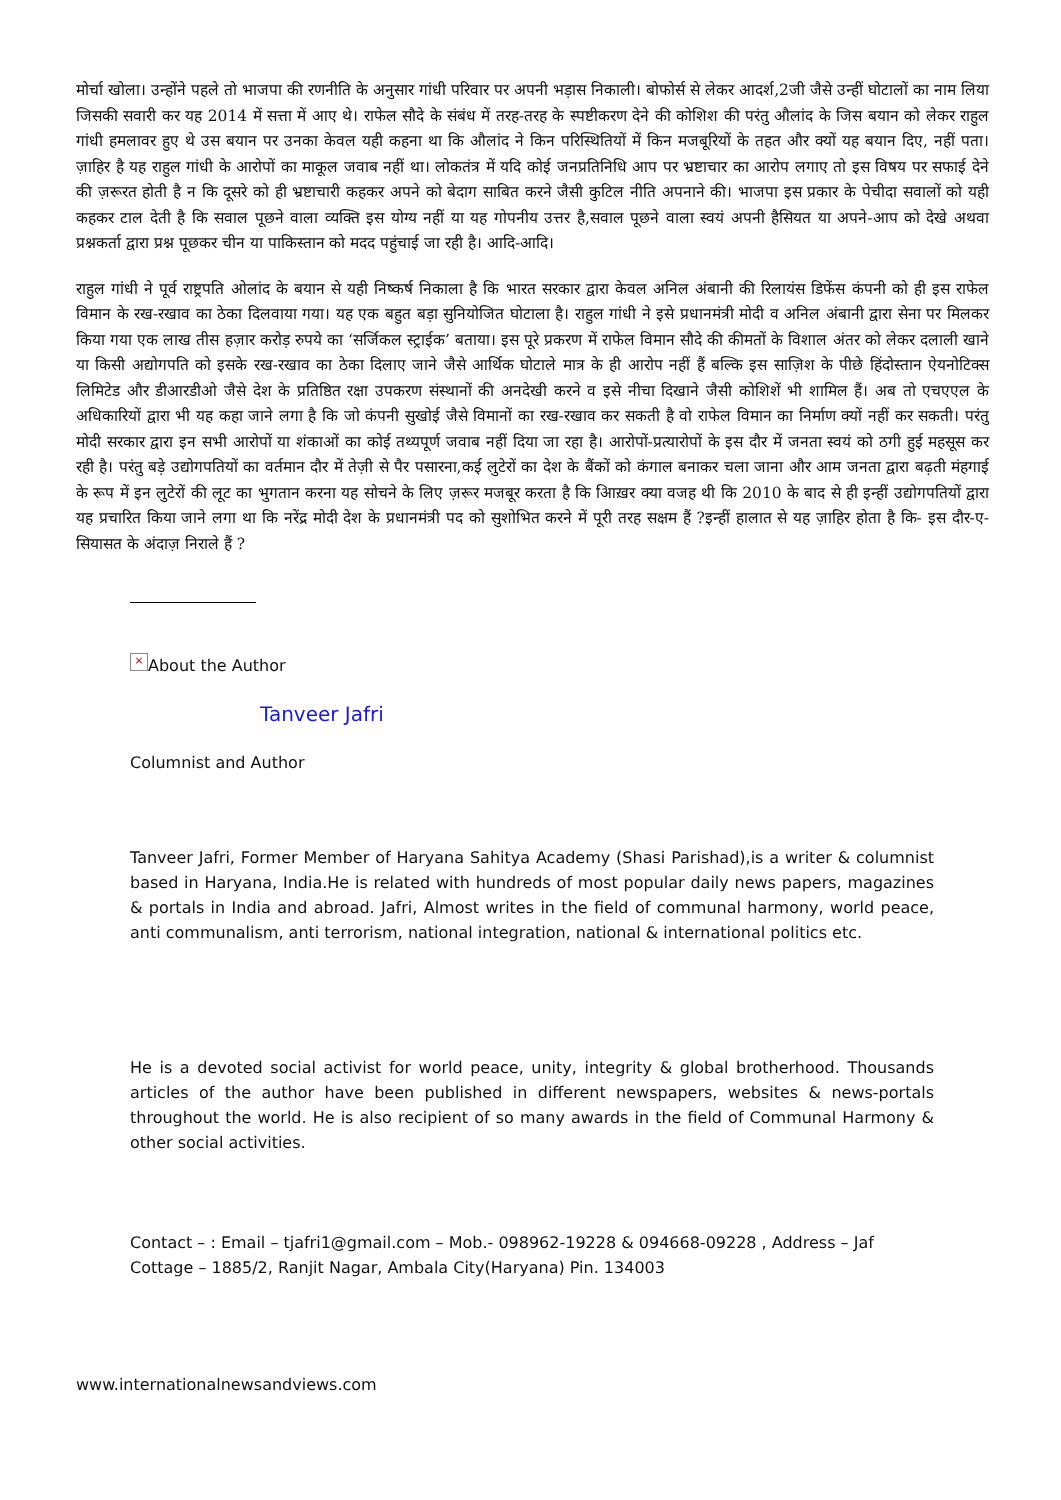मोर्चा खोला। उन्होंने पहले तो भाजपा की रणनीति के अनुसार गांधी परिवार पर अपनी भड़ास निकाली। बोफोर्स से लेकर आदर्श,2जी जैसे उन्हीं घोटालों का नाम लिया जिसकी सवारी कर यह 2014 में सत्ता में आए थे। राफेल सौदे के संबंध में तरह-तरह के स्पष्टीकरण देने की कोशिश की परंतु औलांद के जिस बयान को लेकर राहुल गांधी हमलावर हुए थे उस बयान पर उनका केवल यही कहना था कि औलांद ने किन परिस्थितियों में किन मजबूरियों के तहत और क्यों यह बयान दिए, नहीं पता।ज़ाहिर है यह राहुल गांधी के आरोपों का माकूल जवाब नहीं था। लोकतंत्र में यदि कोई जनप्रतिनिधि आप पर भ्रष्टाचार का आरोप लगाए तो इस विषय पर सफाई देने की ज़रूरत होती है न कि दूसरे को ही भ्रष्टाचारी कहकर अपने को बेदाग साबित करने जैसी कुटिल नीति अपनाने की। भाजपा इस प्रकार के पेचीदा सवालों को यही कहकर टाल देती है कि सवाल पूछने वाला व्यक्ति इस योग्य नहीं या यह गोपनीय उत्तर है,सवाल पूछने वाला स्वयं अपनी हैसियत या अपने-आप को देखे अथवा प्रश्नकर्ता द्वारा प्रश्न पूछकर चीन या पाकिस्तान को मदद पहुंचाई जा रही है। आदि-आदि।
राहुल गांधी ने पूर्व राष्ट्रपति ओलांद के बयान से यही निष्कर्ष निकाला है कि भारत सरकार द्वारा केवल अनिल अंबानी की रिलायंस डिफेंस कंपनी को ही इस राफेल विमान के रख-रखाव का ठेका दिलवाया गया। यह एक बहुत बड़ा सुनियोजित घोटाला है। राहुल गांधी ने इसे प्रधानमंत्री मोदी व अनिल अंबानी द्वारा सेना पर मिलकर किया गया एक लाख तीस हज़ार करोड़ रुपये का ‘सर्जिकल स्ट्राईक’ बताया। इस पूरे प्रकरण में राफेल विमान सौदे की कीमतों के विशाल अंतर को लेकर दलाली खाने या किसी अद्योगपति को इसके रख-रखाव का ठेका दिलाए जाने जैसे आर्थिक घोटाले मात्र के ही आरोप नहीं हैं बल्कि इस साज़िश के पीछे हिंदोस्तान ऐयनोटिक्स लिमिटेड और डीआरडीओ जैसे देश के प्रतिष्ठित रक्षा उपकरण संस्थानों की अनदेखी करने व इसे नीचा दिखाने जैसी कोशिशें भी शामिल हैं। अब तो एचएएल के अधिकारियों द्वारा भी यह कहा जाने लगा है कि जो कंपनी सुखोई जैसे विमानों का रख-रखाव कर सकती है वो राफेल विमान का निर्माण क्यों नहीं कर सकती। परंतु मोदी सरकार द्वारा इन सभी आरोपों या शंकाओं का कोई तथ्यपूर्ण जवाब नहीं दिया जा रहा है। आरोपों-प्रत्यारोपों के इस दौर में जनता स्वयं को ठगी हुई महसूस कर रही है। परंतु बड़े उद्योगपतियों का वर्तमान दौर में तेज़ी से पैर पसारना,कई लुटेरों का देश के बैंकों को कंगाल बनाकर चला जाना और आम जनता द्वारा बढ़ती मंहगाई के रूप में इन लुटेरों की लूट का भुगतान करना यह सोचने के लिए ज़रूर मजबूर करता है कि आिख़र क्या वजह थी कि 2010 के बाद से ही इन्हीं उद्योगपतियों द्वारा यह प्रचारित किया जाने लगा था कि नरेंद्र मोदी देश के प्रधानमंत्री पद को सुशोभित करने में पूरी तरह सक्षम हैं ?इन्हीं हालात से यह ज़ाहिर होता है कि- इस दौर-ए-सियासत के अंदाज़ निराले हैं ?
× About the Author
Tanveer Jafri
Columnist and Author
Tanveer Jafri, Former Member of Haryana Sahitya Academy (Shasi Parishad),is a writer & columnist based in Haryana, India.He is related with hundreds of most popular daily news papers, magazines & portals in India and abroad. Jafri, Almost writes in the field of communal harmony, world peace, anti communalism, anti terrorism, national integration, national & international politics etc.
He is a devoted social activist for world peace, unity, integrity & global brotherhood. Thousands articles of the author have been published in different newspapers, websites & news-portals throughout the world. He is also recipient of so many awards in the field of Communal Harmony & other social activities.
Contact – : Email – tjafri1@gmail.com – Mob.- 098962-19228 & 094668-09228 , Address – Jaf Cottage – 1885/2, Ranjit Nagar, Ambala City(Haryana) Pin. 134003
www.internationalnewsandviews.com